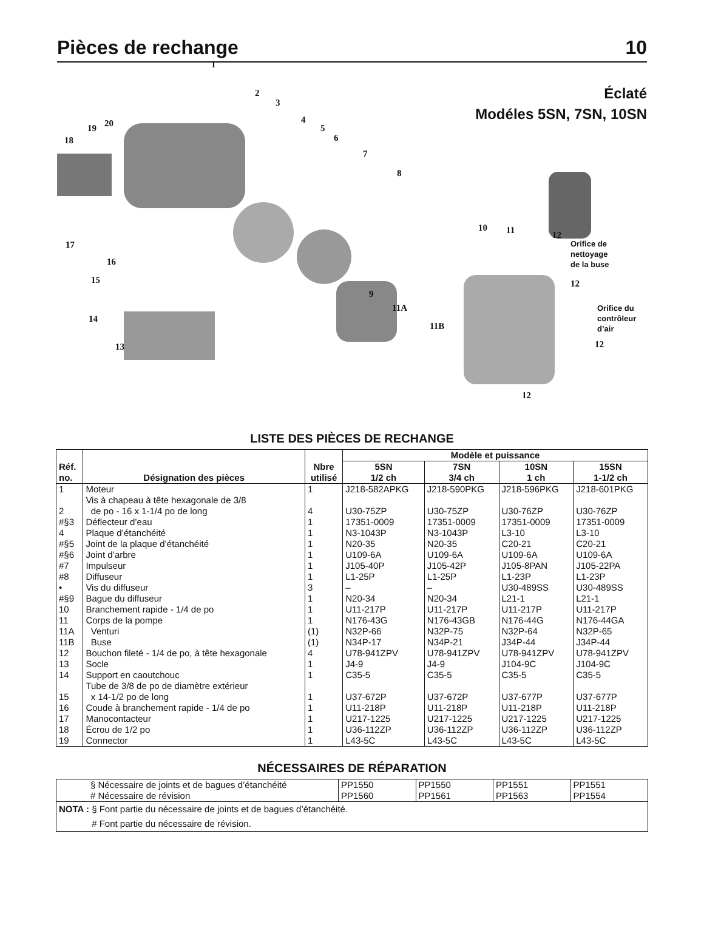Pièces de rechange 10
Éclaté
Modéles 5SN, 7SN, 10SN
1
2
3
4
5
6
7
8
9
10 11 12
11A
11B
19 20
18
17
16
15
14
13
12
12
12
Orifice de
nettoyage
de la buse
Orifice du
contrôleur
d’air
LISTE DES PIÈCES DE RECHANGE
| Réf. no. | Désignation des pièces | Nbre utilisé | Modèle et puissance | | | |
| --- | --- | --- | --- | --- | --- | --- |
| | | | 5SN 1/2 ch | 7SN 3/4 ch | 10SN 1 ch | 15SN 1-1/2 ch |
| 1 | Moteur | 1 | J218-582APKG | J218-590PKG | J218-596PKG | J218-601PKG |
| 2 | Vis à chapeau à tête hexagonale de 3/8 de po - 16 x 1-1/4 po de long | 4 | U30-75ZP | U30-75ZP | U30-76ZP | U30-76ZP |
| #§3 | Déflecteur d’eau | 1 | 17351-0009 | 17351-0009 | 17351-0009 | 17351-0009 |
| 4 | Plaque d’étanchéité | 1 | N3-1043P | N3-1043P | L3-10 | L3-10 |
| #§5 | Joint de la plaque d’étanchéité | 1 | N20-35 | N20-35 | C20-21 | C20-21 |
| #§6 | Joint d’arbre | 1 | U109-6A | U109-6A | U109-6A | U109-6A |
| #7 | Impulseur | 1 | J105-40P | J105-42P | J105-8PAN | J105-22PA |
| #8 | Diffuseur | 1 | L1-25P | L1-25P | L1-23P | L1-23P |
| • | Vis du diffuseur | 3 | – | – | U30-489SS | U30-489SS |
| #§9 | Bague du diffuseur | 1 | N20-34 | N20-34 | L21-1 | L21-1 |
| 10 | Branchement rapide - 1/4 de po | 1 | U11-217P | U11-217P | U11-217P | U11-217P |
| 11 | Corps de la pompe | 1 | N176-43G | N176-43GB | N176-44G | N176-44GA |
| 11A | Venturi | (1) | N32P-66 | N32P-75 | N32P-64 | N32P-65 |
| 11B | Buse | (1) | N34P-17 | N34P-21 | J34P-44 | J34P-44 |
| 12 | Bouchon fileté - 1/4 de po, à tête hexagonale | 4 | U78-941ZPV | U78-941ZPV | U78-941ZPV | U78-941ZPV |
| 13 | Socle | 1 | J4-9 | J4-9 | J104-9C | J104-9C |
| 14 | Support en caoutchouc | 1 | C35-5 | C35-5 | C35-5 | C35-5 |
| 15 | Tube de 3/8 de po de diamètre extérieur x 14-1/2 po de long | 1 | U37-672P | U37-672P | U37-677P | U37-677P |
| 16 | Coude à branchement rapide - 1/4 de po | 1 | U11-218P | U11-218P | U11-218P | U11-218P |
| 17 | Manocontacteur | 1 | U217-1225 | U217-1225 | U217-1225 | U217-1225 |
| 18 | Écrou de 1/2 po | 1 | U36-112ZP | U36-112ZP | U36-112ZP | U36-112ZP |
| 19 | Connector | 1 | L43-5C | L43-5C | L43-5C | L43-5C |
NÉCESSAIRES DE RÉPARATION
| § Nécessaire de joints et de bagues d’étanchéité # Nécessaire de révision | PP1550 PP1560 | PP1550 PP1561 | PP1551 PP1563 | PP1551 PP1554 |
| NOTA : § Font partie du nécessaire de joints et de bagues d’étanchéité. # Font partie du nécessaire de révision. | | | | |